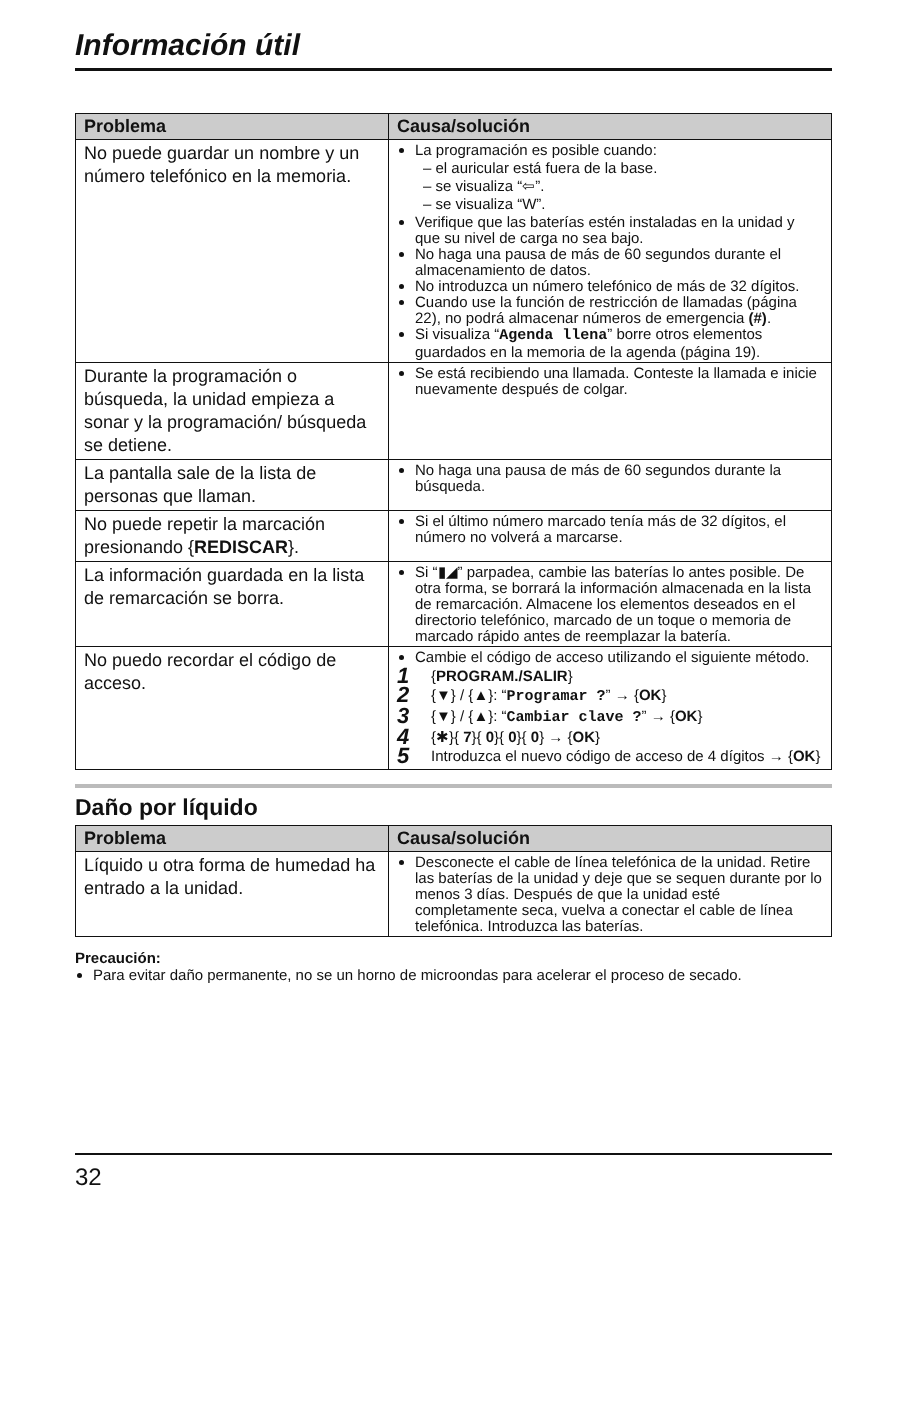Información útil
| Problema | Causa/solución |
| --- | --- |
| No puede guardar un nombre y un número telefónico en la memoria. | La programación es posible cuando: – el auricular está fuera de la base. – se visualiza “⇦”. – se visualiza “W”. Verifique que las baterías estén instaladas en la unidad y que su nivel de carga no sea bajo. No haga una pausa de más de 60 segundos durante el almacenamiento de datos. No introduzca un número telefónico de más de 32 dígitos. Cuando use la función de restricción de llamadas (página 22), no podrá almacenar números de emergencia (#) . Si visualiza “ Agenda llena ” borre otros elementos guardados en la memoria de la agenda (página 19). |
| Durante la programación o búsqueda, la unidad empieza a sonar y la programación/ búsqueda se detiene. | Se está recibiendo una llamada. Conteste la llamada e inicie nuevamente después de colgar. |
| La pantalla sale de la lista de personas que llaman. | No haga una pausa de más de 60 segundos durante la búsqueda. |
| No puede repetir la marcación presionando { REDISCAR }. | Si el último número marcado tenía más de 32 dígitos, el número no volverá a marcarse. |
| La información guardada en la lista de remarcación se borra. | Si “▮◢” parpadea, cambie las baterías lo antes posible. De otra forma, se borrará la información almacenada en la lista de remarcación. Almacene los elementos deseados en el directorio telefónico, marcado de un toque o memoria de marcado rápido antes de reemplazar la batería. |
| No puedo recordar el código de acceso. | Cambie el código de acceso utilizando el siguiente método. 1 { PROGRAM./SALIR } 2 {▼} / {▲}: “ Programar ? ” → { OK } 3 {▼} / {▲}: “ Cambiar clave ? ” → { OK } 4 {✱}{ 7 }{ 0 }{ 0 }{ 0 } → { OK } 5 Introduzca el nuevo código de acceso de 4 dígitos → { OK } |
Daño por líquido
| Problema | Causa/solución |
| --- | --- |
| Líquido u otra forma de humedad ha entrado a la unidad. | Desconecte el cable de línea telefónica de la unidad. Retire las baterías de la unidad y deje que se sequen durante por lo menos 3 días. Después de que la unidad esté completamente seca, vuelva a conectar el cable de línea telefónica. Introduzca las baterías. |
Precaución:
Para evitar daño permanente, no se un horno de microondas para acelerar el proceso de secado.
32